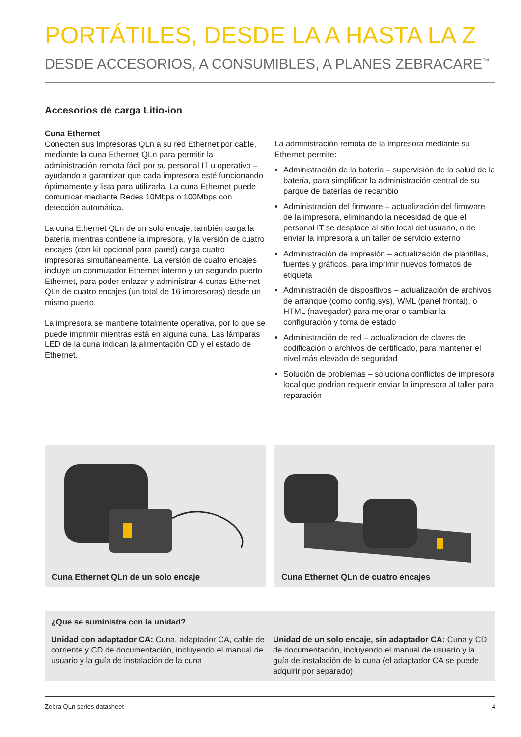PORTÁTILES, DESDE LA A HASTA LA Z
DESDE ACCESORIOS, A CONSUMIBLES, A PLANES ZEBRACARE<sup>™</sup>
Accesorios de carga Litio-ion
Cuna Ethernet
Conecten sus impresoras QLn a su red Ethernet por cable, mediante la cuna Ethernet QLn para permitir la administración remota fácil por su personal IT u operativo – ayudando a garantizar que cada impresora esté funcionando óptimamente y lista para utilizarla. La cuna Ethernet puede comunicar mediante Redes 10Mbps o 100Mbps con detección automática.
La cuna Ethernet QLn de un solo encaje, también carga la batería mientras contiene la impresora, y la versión de cuatro encajes (con kit opcional para pared) carga cuatro impresoras simultáneamente. La versión de cuatro encajes incluye un conmutador Ethernet interno y un segundo puerto Ethernet, para poder enlazar y administrar 4 cunas Ethernet QLn de cuatro encajes (un total de 16 impresoras) desde un mismo puerto.
La impresora se mantiene totalmente operativa, por lo que se puede imprimir mientras está en alguna cuna. Las lámparas LED de la cuna indican la alimentación CD y el estado de Ethernet.
La administración remota de la impresora mediante su Ethernet permite:
Administración de la batería – supervisión de la salud de la batería, para simplificar la administración central de su parque de baterías de recambio
Administración del firmware – actualización del firmware de la impresora, eliminando la necesidad de que el personal IT se desplace al sitio local del usuario, o de enviar la impresora a un taller de servicio externo
Administración de impresión – actualización de plantillas, fuentes y gráficos, para imprimir nuevos formatos de etiqueta
Administración de dispositivos – actualización de archivos de arranque (como config.sys), WML (panel frontal), o HTML (navegador) para mejorar o cambiar la configuración y toma de estado
Administración de red – actualización de claves de codificación o archivos de certificado, para mantener el nivel más elevado de seguridad
Solución de problemas – soluciona conflictos de impresora local que podrían requerir enviar la impresora al taller para reparación
Cuna Ethernet QLn de un solo encaje Cuna Ethernet QLn de cuatro encajes
¿Que se suministra con la unidad?
Unidad con adaptador CA: Cuna, adaptador CA, cable de corriente y CD de documentación, incluyendo el manual de usuario y la guía de instalación de la cuna
Unidad de un solo encaje, sin adaptador CA: Cuna y CD de documentación, incluyendo el manual de usuario y la guía de instalación de la cuna (el adaptador CA se puede adquirir por separado)
Zebra QLn series datasheet 4